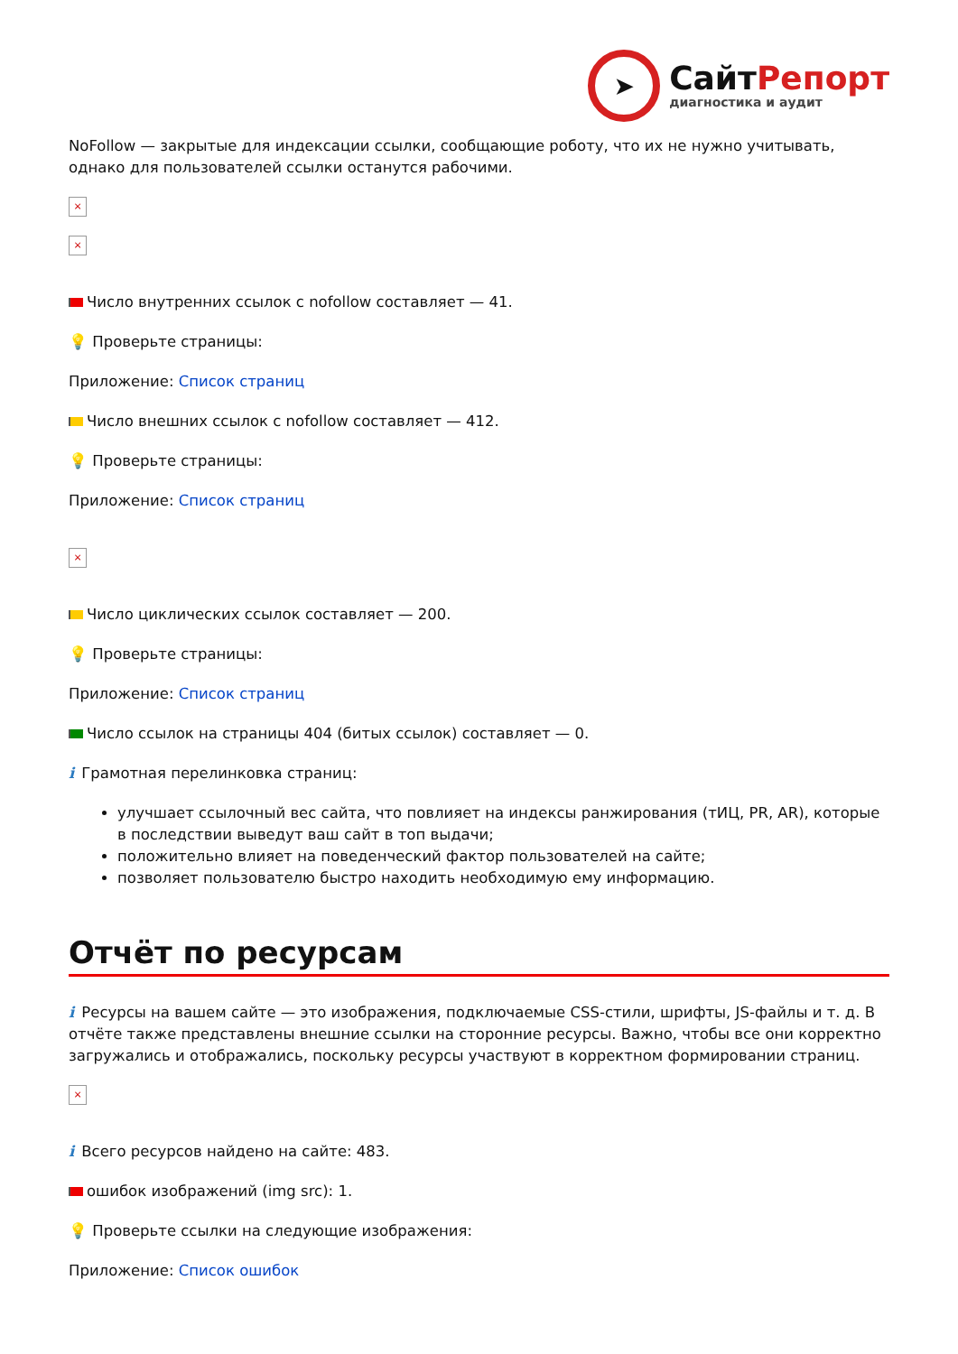➤
СайтРепорт
диагностика и аудит
NoFollow — закрытые для индексации ссылки, сообщающие роботу, что их не нужно учитывать, однако для пользователей ссылки останутся рабочими.
×
×
Число внутренних ссылок с nofollow составляет — 41.
💡 Проверьте страницы:
Приложение: Список страниц
Число внешних ссылок с nofollow составляет — 412.
💡 Проверьте страницы:
Приложение: Список страниц
×
Число циклических ссылок составляет — 200.
💡 Проверьте страницы:
Приложение: Список страниц
Число ссылок на страницы 404 (битых ссылок) составляет — 0.
i Грамотная перелинковка страниц:
улучшает ссылочный вес сайта, что повлияет на индексы ранжирования (тИЦ, PR, AR), которые в последствии выведут ваш сайт в топ выдачи;
положительно влияет на поведенческий фактор пользователей на сайте;
позволяет пользователю быстро находить необходимую ему информацию.
Отчёт по ресурсам
i Ресурсы на вашем сайте — это изображения, подключаемые CSS-стили, шрифты, JS-файлы и т. д. В отчёте также представлены внешние ссылки на сторонние ресурсы. Важно, чтобы все они корректно загружались и отображались, поскольку ресурсы участвуют в корректном формировании страниц.
×
i Всего ресурсов найдено на сайте: 483.
ошибок изображений (img src): 1.
💡 Проверьте ссылки на следующие изображения:
Приложение: Список ошибок